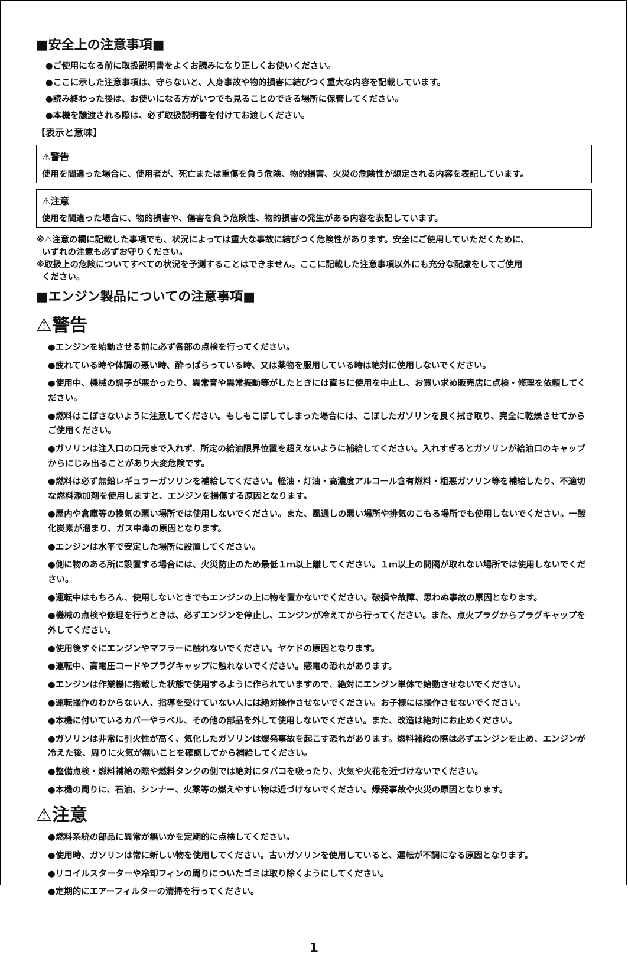■安全上の注意事項■
●ご使用になる前に取扱説明書をよくお読みになり正しくお使いください。
●ここに示した注意事項は、守らないと、人身事故や物的損害に結びつく重大な内容を記載しています。
●読み終わった後は、お使いになる方がいつでも見ることのできる場所に保管してください。
●本機を譲渡される際は、必ず取扱説明書を付けてお渡しください。
【表示と意味】
⚠警告
使用を間違った場合に、使用者が、死亡または重傷を負う危険、物的損害、火災の危険性が想定される内容を表記しています。
⚠注意
使用を間違った場合に、物的損害や、傷害を負う危険性、物的損害の発生がある内容を表記しています。
※⚠注意の欄に記載した事項でも、状況によっては重大な事故に結びつく危険性があります。安全にご使用していただくために、
いずれの注意も必ずお守りください。
※取扱上の危険についてすべての状況を予測することはできません。ここに記載した注意事項以外にも充分な配慮をしてご使用
ください。
■エンジン製品についての注意事項■
⚠警告
●エンジンを始動させる前に必ず各部の点検を行ってください。
●疲れている時や体調の悪い時、酔っぱらっている時、又は薬物を服用している時は絶対に使用しないでください。
●使用中、機械の調子が悪かったり、異常音や異常振動等がしたときには直ちに使用を中止し、お買い求め販売店に点検・修理を依頼してください。
●燃料はこぼさないように注意してください。もしもこぼしてしまった場合には、こぼしたガソリンを良く拭き取り、完全に乾燥させてからご使用ください。
●ガソリンは注入口の口元まで入れず、所定の給油限界位置を超えないように補給してください。入れすぎるとガソリンが給油口のキャップからにじみ出ることがあり大変危険です。
●燃料は必ず無鉛レギュラーガソリンを補給してください。軽油・灯油・高濃度アルコール含有燃料・粗悪ガソリン等を補給したり、不適切な燃料添加剤を使用しますと、エンジンを損傷する原因となります。
●屋内や倉庫等の換気の悪い場所では使用しないでください。また、風通しの悪い場所や排気のこもる場所でも使用しないでください。一酸化炭素が溜まり、ガス中毒の原因となります。
●エンジンは水平で安定した場所に設置してください。
●側に物のある所に設置する場合には、火災防止のため最低１ｍ以上離してください。１ｍ以上の間隔が取れない場所では使用しないでください。
●運転中はもちろん、使用しないときでもエンジンの上に物を置かないでください。破損や故障、思わぬ事故の原因となります。
●機械の点検や修理を行うときは、必ずエンジンを停止し、エンジンが冷えてから行ってください。また、点火プラグからプラグキャップを外してください。
●使用後すぐにエンジンやマフラーに触れないでください。ヤケドの原因となります。
●運転中、高電圧コードやプラグキャップに触れないでください。感電の恐れがあります。
●エンジンは作業機に搭載した状態で使用するように作られていますので、絶対にエンジン単体で始動させないでください。
●運転操作のわからない人、指導を受けていない人には絶対操作させないでください。お子様には操作させないでください。
●本機に付いているカバーやラベル、その他の部品を外して使用しないでください。また、改造は絶対にお止めください。
●ガソリンは非常に引火性が高く、気化したガソリンは爆発事故を起こす恐れがあります。燃料補給の際は必ずエンジンを止め、エンジンが冷えた後、周りに火気が無いことを確認してから補給してください。
●整備点検・燃料補給の際や燃料タンクの側では絶対にタバコを吸ったり、火気や火花を近づけないでください。
●本機の周りに、石油、シンナー、火薬等の燃えやすい物は近づけないでください。爆発事故や火災の原因となります。
⚠注意
●燃料系統の部品に異常が無いかを定期的に点検してください。
●使用時、ガソリンは常に新しい物を使用してください。古いガソリンを使用していると、運転が不調になる原因となります。
●リコイルスターターや冷却フィンの周りについたゴミは取り除くようにしてください。
●定期的にエアーフィルターの清掃を行ってください。
1